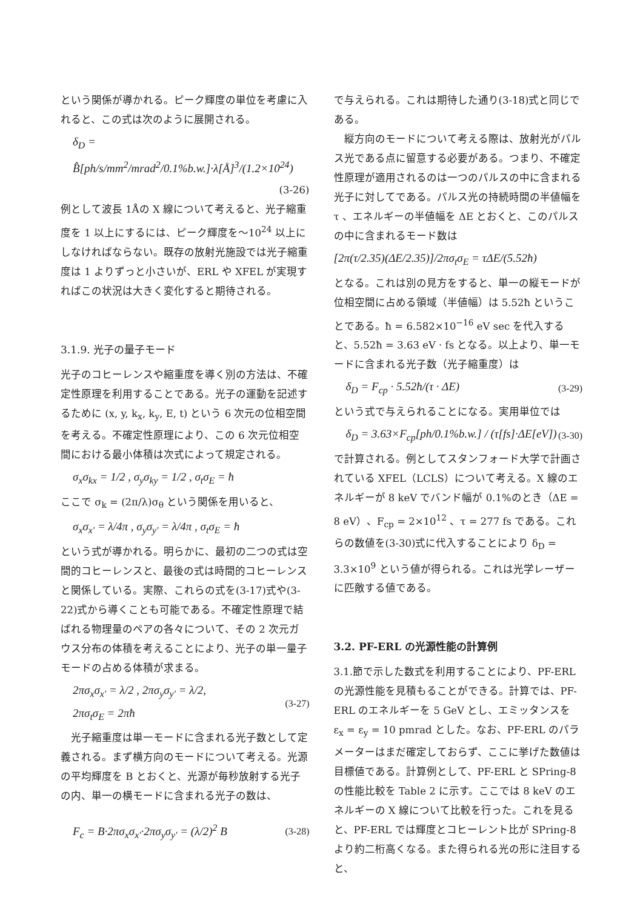という関係が導かれる。ピーク輝度の単位を考慮に入れると、この式は次のように展開される。
δ<sub>D</sub> = B̂[ph/s/mm<sup>2</sup>/mrad<sup>2</sup>/0.1%b.w.]·λ[Å]<sup>3</sup>/(1.2×10<sup>24</sup>)
(3-26)
例として波長 1Åの X 線について考えると、光子縮重度を 1 以上にするには、ピーク輝度を〜10<sup>24</sup> 以上にしなければならない。既存の放射光施設では光子縮重度は 1 よりずっと小さいが、ERL や XFEL が実現すればこの状況は大きく変化すると期待される。
3.1.9. 光子の量子モード
光子のコヒーレンスや縮重度を導く別の方法は、不確定性原理を利用することである。光子の運動を記述するために (x, y, k<sub>x</sub>, k<sub>y</sub>, E, t) という 6 次元の位相空間を考える。不確定性原理により、この 6 次元位相空間における最小体積は次式によって規定される。
σ<sub>x</sub>σ<sub>kx</sub> = 1/2 , σ<sub>y</sub>σ<sub>ky</sub> = 1/2 , σ<sub>t</sub>σ<sub>E</sub> = ħ
ここで σ<sub>k</sub> = (2π/λ)σ<sub>θ</sub> という関係を用いると、
σ<sub>x</sub>σ<sub>x'</sub> = λ/4π , σ<sub>y</sub>σ<sub>y'</sub> = λ/4π , σ<sub>t</sub>σ<sub>E</sub> = ħ
という式が導かれる。明らかに、最初の二つの式は空間的コヒーレンスと、最後の式は時間的コヒーレンスと関係している。実際、これらの式を(3-17)式や(3-22)式から導くことも可能である。不確定性原理で結ばれる物理量のペアの各々について、その 2 次元ガウス分布の体積を考えることにより、光子の単一量子モードの占める体積が求まる。
2πσ<sub>x</sub>σ<sub>x'</sub> = λ/2 , 2πσ<sub>y</sub>σ<sub>y'</sub> = λ/2,
2πσ<sub>t</sub>σ<sub>E</sub> = 2πħ (3-27)
　光子縮重度は単一モードに含まれる光子数として定義される。まず横方向のモードについて考える。光源の平均輝度を B とおくと、光源が毎秒放射する光子の内、単一の横モードに含まれる光子の数は、
F<sub>c</sub> = B·2πσ<sub>x</sub>σ<sub>x'</sub>·2πσ<sub>y</sub>σ<sub>y'</sub> = (λ/2)<sup>2</sup> B (3-28)
で与えられる。これは期待した通り(3-18)式と同じである。
　縦方向のモードについて考える際は、放射光がパルス光である点に留意する必要がある。つまり、不確定性原理が適用されるのは一つのパルスの中に含まれる光子に対してである。パルス光の持続時間の半値幅を τ 、エネルギーの半値幅を ΔE とおくと、このパルスの中に含まれるモード数は
[2π(τ/2.35)(ΔE/2.35)]/2πσ<sub>t</sub>σ<sub>E</sub> = τΔE/(5.52ħ)
となる。これは別の見方をすると、単一の縦モードが位相空間に占める領域（半値幅）は 5.52ħ ということである。ħ = 6.582×10<sup>−16</sup> eV sec を代入すると、5.52ħ = 3.63 eV · fs となる。以上より、単一モードに含まれる光子数（光子縮重度）は
δ<sub>D</sub> = F<sub>cp</sub> · 5.52ħ/(τ · ΔE) (3-29)
という式で与えられることになる。実用単位では
δ<sub>D</sub> = 3.63×F<sub>cp</sub>[ph/0.1%b.w.] / (τ[fs]·ΔE[eV]) (3-30)
で計算される。例としてスタンフォード大学で計画されている XFEL（LCLS）について考える。X 線のエネルギーが 8 keV でバンド幅が 0.1%のとき（ΔE = 8 eV）、F<sub>cp</sub> = 2×10<sup>12</sup> 、τ = 277 fs である。これらの数値を(3-30)式に代入することにより δ<sub>D</sub> = 3.3×10<sup>9</sup> という値が得られる。これは光学レーザーに匹敵する値である。
3.2. PF-ERL の光源性能の計算例
3.1.節で示した数式を利用することにより、PF-ERL の光源性能を見積もることができる。計算では、PF-ERL のエネルギーを 5 GeV とし、エミッタンスを ε<sub>x</sub> = ε<sub>y</sub> = 10 pmrad とした。なお、PF-ERL のパラメーターはまだ確定しておらず、ここに挙げた数値は目標値である。計算例として、PF-ERL と SPring-8 の性能比較を Table 2 に示す。ここでは 8 keV のエネルギーの X 線について比較を行った。これを見ると、PF-ERL では輝度とコヒーレント比が SPring-8 より約二桁高くなる。また得られる光の形に注目すると、